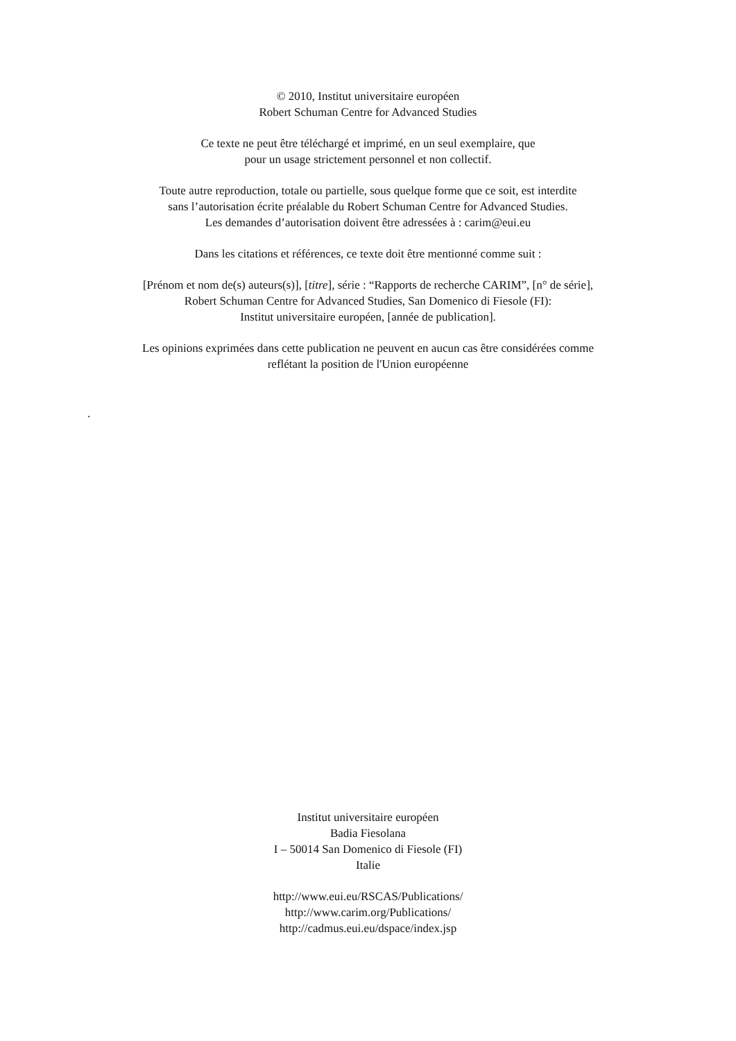© 2010, Institut universitaire européen
Robert Schuman Centre for Advanced Studies
Ce texte ne peut être téléchargé et imprimé, en un seul exemplaire, que
pour un usage strictement personnel et non collectif.
Toute autre reproduction, totale ou partielle, sous quelque forme que ce soit, est interdite
sans l’autorisation écrite préalable du Robert Schuman Centre for Advanced Studies.
Les demandes d’autorisation doivent être adressées à : carim@eui.eu
Dans les citations et références, ce texte doit être mentionné comme suit :
[Prénom et nom de(s) auteurs(s)], [titre], série : “Rapports de recherche CARIM”, [n° de série],
Robert Schuman Centre for Advanced Studies, San Domenico di Fiesole (FI):
Institut universitaire européen, [année de publication].
Les opinions exprimées dans cette publication ne peuvent en aucun cas être considérées comme
reflétant la position de l'Union européenne
.
Institut universitaire européen
Badia Fiesolana
I – 50014 San Domenico di Fiesole (FI)
Italie
http://www.eui.eu/RSCAS/Publications/
http://www.carim.org/Publications/
http://cadmus.eui.eu/dspace/index.jsp